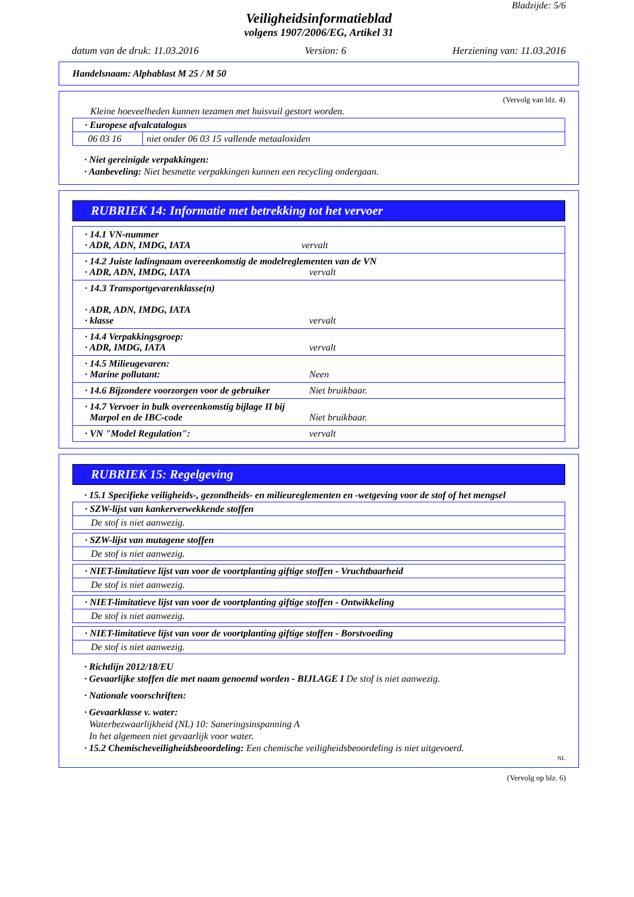Bladzijde: 5/6
Veiligheidsinformatieblad
volgens 1907/2006/EG, Artikel 31
datum van de druk: 11.03.2016 Version: 6 Herziening van: 11.03.2016
Handelsnaam: Alphablast M 25 / M 50
(Vervolg van blz. 4)
Kleine hoeveelheden kunnen tezamen met huisvuil gestort worden.
| · Europese afvalcatalogus | |
| 06 03 16 | niet onder 06 03 15 vallende metaaloxiden |
· Niet gereinigde verpakkingen:
· Aanbeveling: Niet besmette verpakkingen kunnen een recycling ondergaan.
RUBRIEK 14: Informatie met betrekking tot het vervoer
· 14.1 VN-nummer
· ADR, ADN, IMDG, IATA
vervalt
· 14.2 Juiste ladingnaam overeenkomstig de modelreglementen van de VN
· ADR, ADN, IMDG, IATA vervalt
· 14.3 Transportgevarenklasse(n)
· ADR, ADN, IMDG, IATA
· klasse vervalt
· 14.4 Verpakkingsgroep:
· ADR, IMDG, IATA vervalt
· 14.5 Milieugevaren:
· Marine pollutant: Neen
· 14.6 Bijzondere voorzorgen voor de gebruiker Niet bruikbaar.
· 14.7 Vervoer in bulk overeenkomstig bijlage II bij
Marpol en de IBC-code Niet bruikbaar.
· VN "Model Regulation": vervalt
RUBRIEK 15: Regelgeving
· 15.1 Specifieke veiligheids-, gezondheids- en milieureglementen en -wetgeving voor de stof of het mengsel
| · SZW-lijst van kankerverwekkende stoffen |
| De stof is niet aanwezig. |
| · SZW-lijst van mutagene stoffen |
| De stof is niet aanwezig. |
| · NIET-limitatieve lijst van voor de voortplanting giftige stoffen - Vruchtbaarheid |
| De stof is niet aanwezig. |
| · NIET-limitatieve lijst van voor de voortplanting giftige stoffen - Ontwikkeling |
| De stof is niet aanwezig. |
| · NIET-limitatieve lijst van voor de voortplanting giftige stoffen - Borstvoeding |
| De stof is niet aanwezig. |
· Richtlijn 2012/18/EU
· Gevaarlijke stoffen die met naam genoemd worden - BIJLAGE I De stof is niet aanwezig.
· Nationale voorschriften:
· Gevaarklasse v. water:
Waterbezwaarlijkheid (NL) 10: Saneringsinspanning A
In het algemeen niet gevaarlijk voor water.
· 15.2 Chemischeveiligheidsbeoordeling: Een chemische veiligheidsbeoordeling is niet uitgevoerd.
NL
(Vervolg op blz. 6)